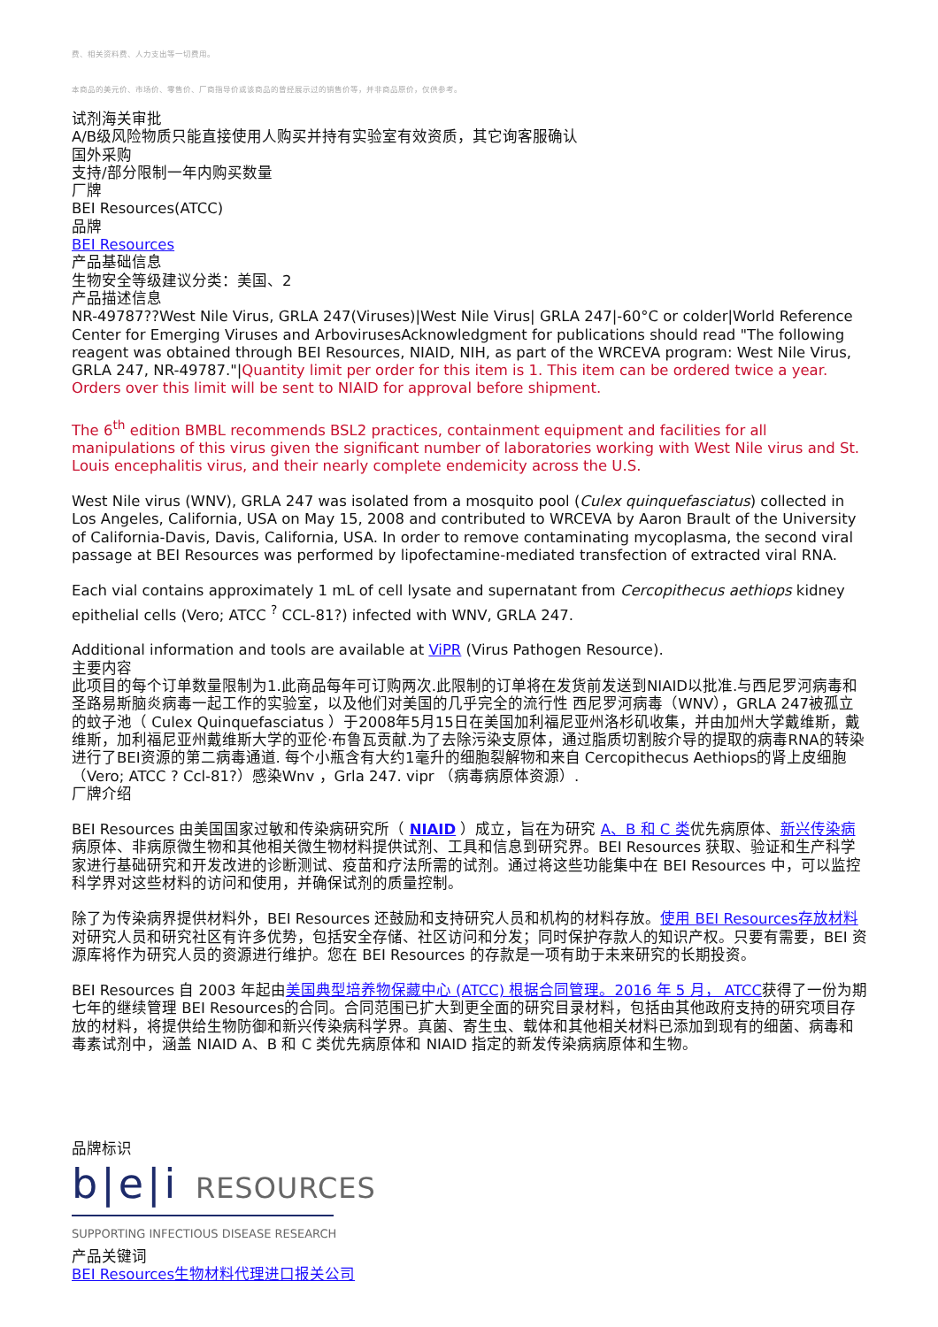费、相关资料费、人力支出等一切费用。
本商品的美元价、市场价、零售价、厂商指导价或该商品的曾经展示过的销售价等，并非商品原价，仅供参考。
试剂海关审批
A/B级风险物质只能直接使用人购买并持有实验室有效资质，其它询客服确认
国外采购
支持/部分限制一年内购买数量
厂牌
BEI Resources(ATCC)
品牌
BEI Resources
产品基础信息
生物安全等级建议分类：美国、2
产品描述信息
NR-49787??West Nile Virus, GRLA 247(Viruses)|West Nile Virus| GRLA 247|-60°C or colder|World Reference Center for Emerging Viruses and ArbovirusesAcknowledgment for publications should read "The following reagent was obtained through BEI Resources, NIAID, NIH, as part of the WRCEVA program: West Nile Virus, GRLA 247, NR-49787."|Quantity limit per order for this item is 1. This item can be ordered twice a year. Orders over this limit will be sent to NIAID for approval before shipment.
The 6<sup>th</sup> edition BMBL recommends BSL2 practices, containment equipment and facilities for all manipulations of this virus given the significant number of laboratories working with West Nile virus and St. Louis encephalitis virus, and their nearly complete endemicity across the U.S.
West Nile virus (WNV), GRLA 247 was isolated from a mosquito pool (Culex quinquefasciatus) collected in Los Angeles, California, USA on May 15, 2008 and contributed to WRCEVA by Aaron Brault of the University of California-Davis, Davis, California, USA. In order to remove contaminating mycoplasma, the second viral passage at BEI Resources was performed by lipofectamine-mediated transfection of extracted viral RNA.
Each vial contains approximately 1 mL of cell lysate and supernatant from Cercopithecus aethiops kidney epithelial cells (Vero; ATCC <sup>?</sup> CCL-81?) infected with WNV, GRLA 247.
Additional information and tools are available at ViPR (Virus Pathogen Resource).
主要内容
此项目的每个订单数量限制为1.此商品每年可订购两次.此限制的订单将在发货前发送到NIAID以批准.与西尼罗河病毒和圣路易斯脑炎病毒一起工作的实验室，以及他们对美国的几乎完全的流行性 西尼罗河病毒（WNV），GRLA 247被孤立的蚊子池（ Culex Quinquefasciatus ）于2008年5月15日在美国加利福尼亚州洛杉矶收集，并由加州大学戴维斯，戴维斯，加利福尼亚州戴维斯大学的亚伦·布鲁瓦贡献.为了去除污染支原体，通过脂质切割胺介导的提取的病毒RNA的转染进行了BEI资源的第二病毒通道. 每个小瓶含有大约1毫升的细胞裂解物和来自 Cercopithecus Aethiops的肾上皮细胞（Vero; ATCC ? Ccl-81?）感染Wnv ，Grla 247. vipr （病毒病原体资源）.
厂牌介绍
BEI Resources 由美国国家过敏和传染病研究所（ NIAID ）成立，旨在为研究 A、B 和 C 类优先病原体、新兴传染病病原体、非病原微生物和其他相关微生物材料提供试剂、工具和信息到研究界。BEI Resources 获取、验证和生产科学家进行基础研究和开发改进的诊断测试、疫苗和疗法所需的试剂。通过将这些功能集中在 BEI Resources 中，可以监控科学界对这些材料的访问和使用，并确保试剂的质量控制。
除了为传染病界提供材料外，BEI Resources 还鼓励和支持研究人员和机构的材料存放。使用 BEI Resources存放材料对研究人员和研究社区有许多优势，包括安全存储、社区访问和分发；同时保护存款人的知识产权。只要有需要，BEI 资源库将作为研究人员的资源进行维护。您在 BEI Resources 的存款是一项有助于未来研究的长期投资。
BEI Resources 自 2003 年起由美国典型培养物保藏中心 (ATCC) 根据合同管理。2016 年 5 月， ATCC获得了一份为期七年的继续管理 BEI Resources的合同。合同范围已扩大到更全面的研究目录材料，包括由其他政府支持的研究项目存放的材料，将提供给生物防御和新兴传染病科学界。真菌、寄生虫、载体和其他相关材料已添加到现有的细菌、病毒和毒素试剂中，涵盖 NIAID A、B 和 C 类优先病原体和 NIAID 指定的新发传染病病原体和生物。
品牌标识
b|e|i RESOURCES
SUPPORTING INFECTIOUS DISEASE RESEARCH
产品关键词
BEI Resources生物材料代理进口报关公司